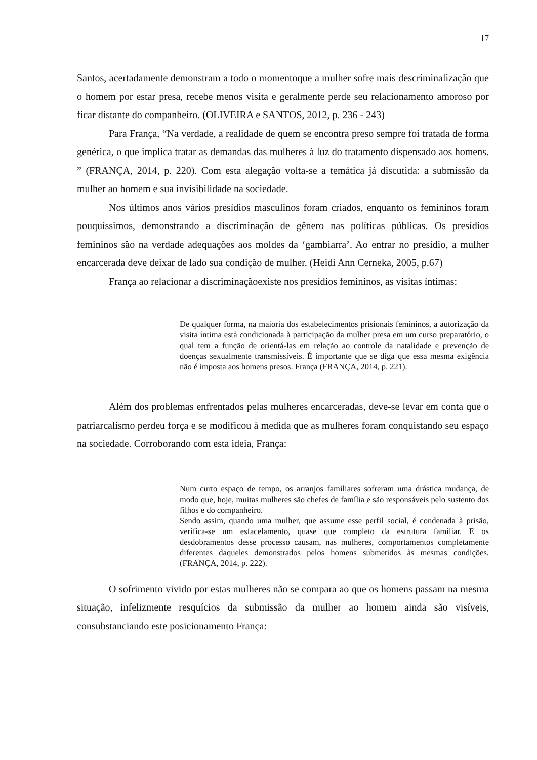17
Santos, acertadamente demonstram a todo o momentoque a mulher sofre mais descriminalização que o homem por estar presa, recebe menos visita e geralmente perde seu relacionamento amoroso por ficar distante do companheiro. (OLIVEIRA e SANTOS, 2012, p. 236 - 243)
Para França, “Na verdade, a realidade de quem se encontra preso sempre foi tratada de forma genérica, o que implica tratar as demandas das mulheres à luz do tratamento dispensado aos homens. ” (FRANÇA, 2014, p. 220). Com esta alegação volta-se a temática já discutida: a submissão da mulher ao homem e sua invisibilidade na sociedade.
Nos últimos anos vários presídios masculinos foram criados, enquanto os femininos foram pouquíssimos, demonstrando a discriminação de gênero nas políticas públicas. Os presídios femininos são na verdade adequações aos moldes da ‘gambiarra’. Ao entrar no presídio, a mulher encarcerada deve deixar de lado sua condição de mulher. (Heidi Ann Cerneka, 2005, p.67)
França ao relacionar a discriminaçãoexiste nos presídios femininos, as visitas íntimas:
De qualquer forma, na maioria dos estabelecimentos prisionais femininos, a autorização da visita íntima está condicionada à participação da mulher presa em um curso preparatório, o qual tem a função de orientá-las em relação ao controle da natalidade e prevenção de doenças sexualmente transmissíveis. É importante que se diga que essa mesma exigência não é imposta aos homens presos. França (FRANÇA, 2014, p. 221).
Além dos problemas enfrentados pelas mulheres encarceradas, deve-se levar em conta que o patriarcalismo perdeu força e se modificou à medida que as mulheres foram conquistando seu espaço na sociedade. Corroborando com esta ideia, França:
Num curto espaço de tempo, os arranjos familiares sofreram uma drástica mudança, de modo que, hoje, muitas mulheres são chefes de família e são responsáveis pelo sustento dos filhos e do companheiro.
Sendo assim, quando uma mulher, que assume esse perfil social, é condenada à prisão, verifica-se um esfacelamento, quase que completo da estrutura familiar. E os desdobramentos desse processo causam, nas mulheres, comportamentos completamente diferentes daqueles demonstrados pelos homens submetidos às mesmas condições. (FRANÇA, 2014, p. 222).
O sofrimento vivido por estas mulheres não se compara ao que os homens passam na mesma situação, infelizmente resquícios da submissão da mulher ao homem ainda são visíveis, consubstanciando este posicionamento França: